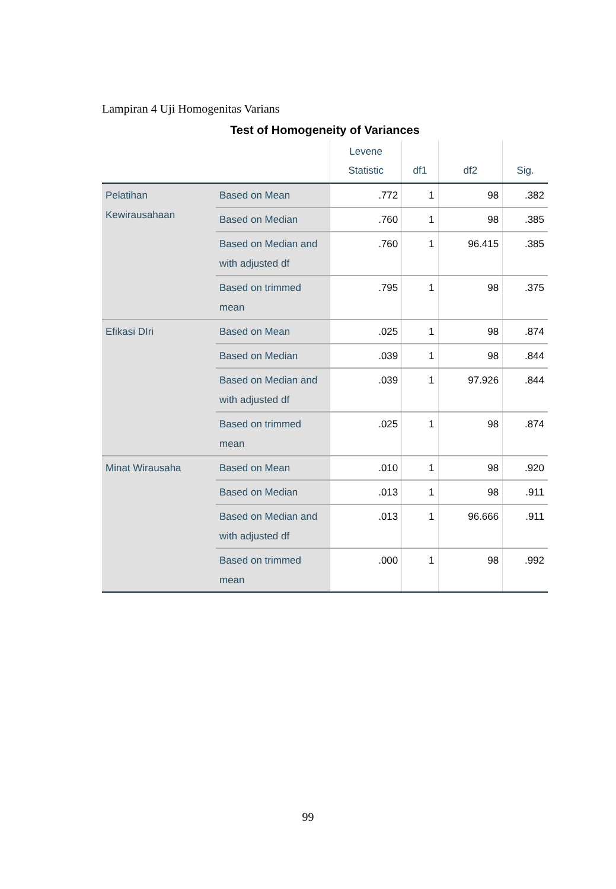Lampiran 4 Uji Homogenitas Varians
Test of Homogeneity of Variances
| | | Levene Statistic | df1 | df2 | Sig. |
| --- | --- | --- | --- | --- | --- |
| Pelatihan Kewirausahaan | Based on Mean | .772 | 1 | 98 | .382 |
| | Based on Median | .760 | 1 | 98 | .385 |
| | Based on Median and with adjusted df | .760 | 1 | 96.415 | .385 |
| | Based on trimmed mean | .795 | 1 | 98 | .375 |
| Efikasi DIri | Based on Mean | .025 | 1 | 98 | .874 |
| | Based on Median | .039 | 1 | 98 | .844 |
| | Based on Median and with adjusted df | .039 | 1 | 97.926 | .844 |
| | Based on trimmed mean | .025 | 1 | 98 | .874 |
| Minat Wirausaha | Based on Mean | .010 | 1 | 98 | .920 |
| | Based on Median | .013 | 1 | 98 | .911 |
| | Based on Median and with adjusted df | .013 | 1 | 96.666 | .911 |
| | Based on trimmed mean | .000 | 1 | 98 | .992 |
99